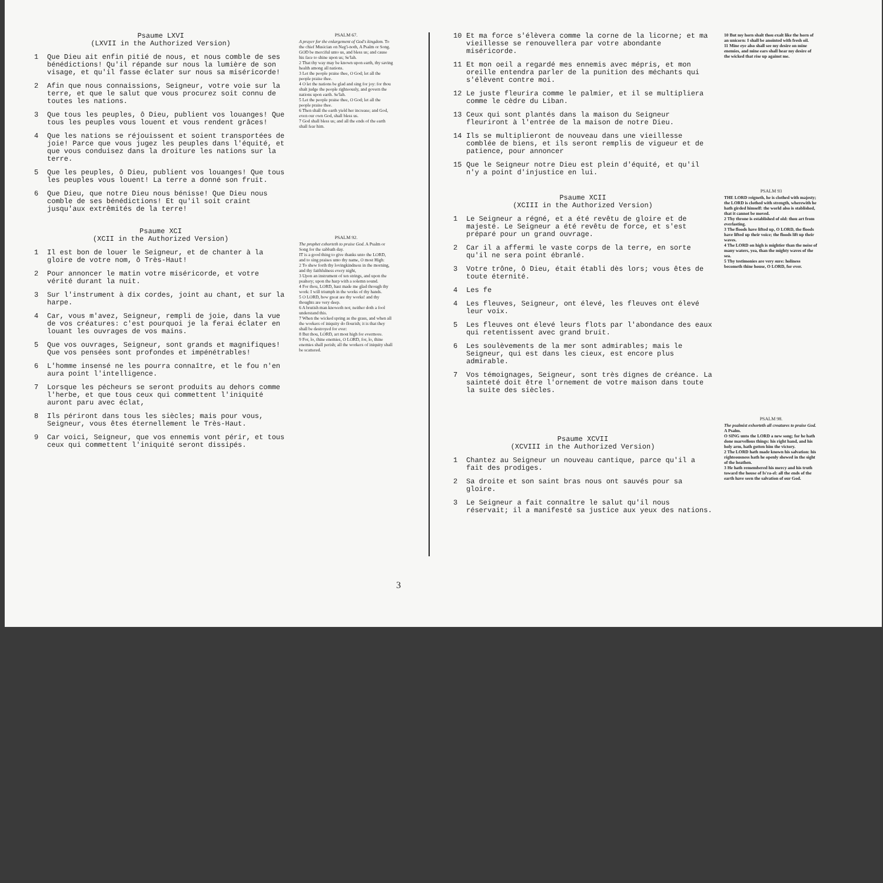Psaume LXVI
(LXVII in the Authorized Version)
1 Que Dieu ait enfin pitié de nous, et nous comble de ses bénédictions! Qu'il répande sur nous la lumière de son visage, et qu'il fasse éclater sur nous sa miséricorde!
2 Afin que nous connaissions, Seigneur, votre voie sur la terre, et que le salut que vous procurez soit connu de toutes les nations.
3 Que tous les peuples, ô Dieu, publient vos louanges! Que tous les peuples vous louent et vous rendent grâces!
4 Que les nations se réjouissent et soient transportées de joie! Parce que vous jugez les peuples dans l'équité, et que vous conduisez dans la droiture les nations sur la terre.
5 Que les peuples, ô Dieu, publient vos louanges! Que tous les peuples vous louent! La terre a donné son fruit.
6 Que Dieu, que notre Dieu nous bénisse! Que Dieu nous comble de ses bénédictions! Et qu'il soit craint jusqu'aux extrêmités de la terre!
Psaume XCI
(XCII in the Authorized Version)
1 Il est bon de louer le Seigneur, et de chanter à la gloire de votre nom, ô Très-Haut!
2 Pour annoncer le matin votre miséricorde, et votre vérité durant la nuit.
3 Sur l'instrument à dix cordes, joint au chant, et sur la harpe.
4 Car, vous m'avez, Seigneur, rempli de joie, dans la vue de vos créatures: c'est pourquoi je la ferai éclater en louant les ouvrages de vos mains.
5 Que vos ouvrages, Seigneur, sont grands et magnifiques! Que vos pensées sont profondes et impénétrables!
6 L'homme insensé ne les pourra connaître, et le fou n'en aura point l'intelligence.
7 Lorsque les pécheurs se seront produits au dehors comme l'herbe, et que tous ceux qui commettent l'iniquité auront paru avec éclat,
8 Ils périront dans tous les siècles; mais pour vous, Seigneur, vous êtes éternellement le Très-Haut.
9 Car voici, Seigneur, que vos ennemis vont périr, et tous ceux qui commettent l'iniquité seront dissipés.
PSALM 67.
A prayer for the enlargement of God's kingdom. To the chief Musician on Neg'i-noth, A Psalm or Song.
GOD be merciful unto us, and bless us; and cause his face to shine upon us; Se'lah.
2 That thy way may be known upon earth, thy saving health among all nations.
3 Let the people praise thee, O God; let all the people praise thee.
4 O let the nations be glad and sing for joy: for thou shalt judge the people righteously, and govern the nations upon earth. Se'lah.
5 Let the people praise thee, O God; let all the people praise thee.
6 Then shall the earth yield her increase; and God, even our own God, shall bless us.
7 God shall bless us; and all the ends of the earth shall fear him.
PSALM 92.
The prophet exhorteth to praise God. A Psalm or Song for the sabbath day.
IT is a good thing to give thanks unto the LORD, and to sing praises unto thy name, O most High:
2 To shew forth thy lovingkindness in the morning, and thy faithfulness every night,
3 Upon an instrument of ten strings, and upon the psaltery; upon the harp with a solemn sound.
4 For thou, LORD, hast made me glad through thy work: I will triumph in the works of thy hands.
5 O LORD, how great are thy works! and thy thoughts are very deep.
6 A brutish man knoweth not; neither doth a fool understand this.
7 When the wicked spring as the grass, and when all the workers of iniquity do flourish; it is that they shall be destroyed for ever:
8 But thou, LORD, art most high for evermore.
9 For, lo, thine enemies, O LORD, for, lo, thine enemies shall perish; all the workers of iniquity shall be scattered.
10 Et ma force s'élèvera comme la corne de la licorne; et ma vieillesse se renouvellera par votre abondante miséricorde.
11 Et mon oeil a regardé mes ennemis avec mépris, et mon oreille entendra parler de la punition des méchants qui s'élèvent contre moi.
12 Le juste fleurira comme le palmier, et il se multipliera comme le cèdre du Liban.
13 Ceux qui sont plantés dans la maison du Seigneur fleuriront à l'entrée de la maison de notre Dieu.
14 Ils se multiplieront de nouveau dans une vieillesse comblée de biens, et ils seront remplis de vigueur et de patience, pour annoncer
15 Que le Seigneur notre Dieu est plein d'équité, et qu'il n'y a point d'injustice en lui.
Psaume XCII
(XCIII in the Authorized Version)
1 Le Seigneur a régné, et a été revêtu de gloire et de majesté. Le Seigneur a été revêtu de force, et s'est préparé pour un grand ouvrage.
2 Car il a affermi le vaste corps de la terre, en sorte qu'il ne sera point ébranlé.
3 Votre trône, ô Dieu, était établi dès lors; vous êtes de toute éternité.
4 Les fe
4 Les fleuves, Seigneur, ont élevé, les fleuves ont élevé leur voix.
5 Les fleuves ont élevé leurs flots par l'abondance des eaux qui retentissent avec grand bruit.
6 Les soulèvements de la mer sont admirables; mais le Seigneur, qui est dans les cieux, est encore plus admirable.
7 Vos témoignages, Seigneur, sont très dignes de créance. La sainteté doit être l'ornement de votre maison dans toute la suite des siècles.
Psaume XCVII
(XCVIII in the Authorized Version)
1 Chantez au Seigneur un nouveau cantique, parce qu'il a fait des prodiges.
2 Sa droite et son saint bras nous ont sauvés pour sa gloire.
3 Le Seigneur a fait connaître le salut qu'il nous réservait; il a manifesté sa justice aux yeux des nations.
10 But my horn shalt thou exalt like the horn of an unicorn: I shall be anointed with fresh oil.
11 Mine eye also shall see my desire on mine enemies, and mine ears shall hear my desire of the wicked that rise up against me.
PSALM 93
THE LORD reigneth, he is clothed with majesty; the LORD is clothed with strength, wherewith he hath girded himself: the world also is stablished, that it cannot be moved.
2 Thy throne is established of old: thou art from everlasting.
3 The floods have lifted up, O LORD, the floods have lifted up their voice; the floods lift up their waves.
4 The LORD on high is mightier than the noise of many waters, yea, than the mighty waves of the sea.
5 Thy testimonies are very sure: holiness becometh thine house, O LORD, for ever.
PSALM 98.
The psalmist exhorteth all creatures to praise God. A Psalm.
O SING unto the LORD a new song; for he hath done marvellous things: his right hand, and his holy arm, hath gotten him the victory.
2 The LORD hath made known his salvation: his righteousness hath he openly shewed in the sight of the heathen.
3 He hath remembered his mercy and his truth toward the house of Is'ra-el: all the ends of the earth have seen the salvation of our God.
3